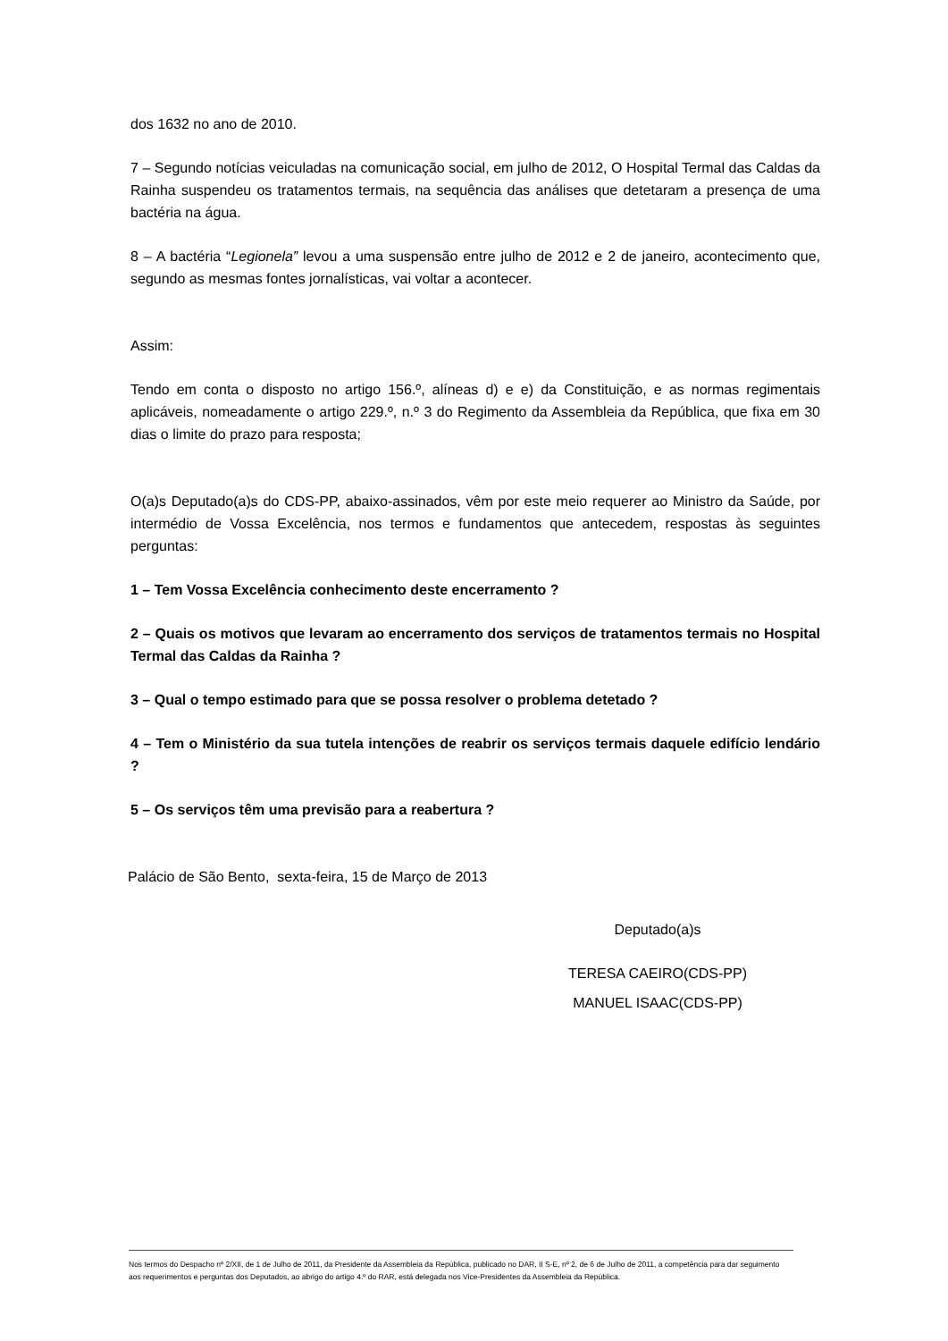dos 1632 no ano de 2010.
7 – Segundo notícias veiculadas na comunicação social, em julho de 2012, O Hospital Termal das Caldas da Rainha suspendeu os tratamentos termais, na sequência das análises que detetaram a presença de uma bactéria na água.
8 – A bactéria “Legionela” levou a uma suspensão entre julho de 2012 e 2 de janeiro, acontecimento que, segundo as mesmas fontes jornalísticas, vai voltar a acontecer.
Assim:
Tendo em conta o disposto no artigo 156.º, alíneas d) e e) da Constituição, e as normas regimentais aplicáveis, nomeadamente o artigo 229.º, n.º 3 do Regimento da Assembleia da República, que fixa em 30 dias o limite do prazo para resposta;
O(a)s Deputado(a)s do CDS-PP, abaixo-assinados, vêm por este meio requerer ao Ministro da Saúde, por intermédio de Vossa Excelência, nos termos e fundamentos que antecedem, respostas às seguintes perguntas:
1 – Tem Vossa Excelência conhecimento deste encerramento ?
2 – Quais os motivos que levaram ao encerramento dos serviços de tratamentos termais no Hospital Termal das Caldas da Rainha ?
3 – Qual o tempo estimado para que se possa resolver o problema detetado ?
4 – Tem o Ministério da sua tutela intenções de reabrir os serviços termais daquele edifício lendário ?
5 – Os serviços têm uma previsão para a reabertura ?
Palácio de São Bento, sexta-feira, 15 de Março de 2013
Deputado(a)s
TERESA CAEIRO(CDS-PP)
MANUEL ISAAC(CDS-PP)
Nos termos do Despacho nº 2/XII, de 1 de Julho de 2011, da Presidente da Assembleia da República, publicado no DAR, II S-E, nº 2, de 6 de Julho de 2011, a competência para dar seguimento aos requerimentos e perguntas dos Deputados, ao abrigo do artigo 4.º do RAR, está delegada nos Vice-Presidentes da Assembleia da República.